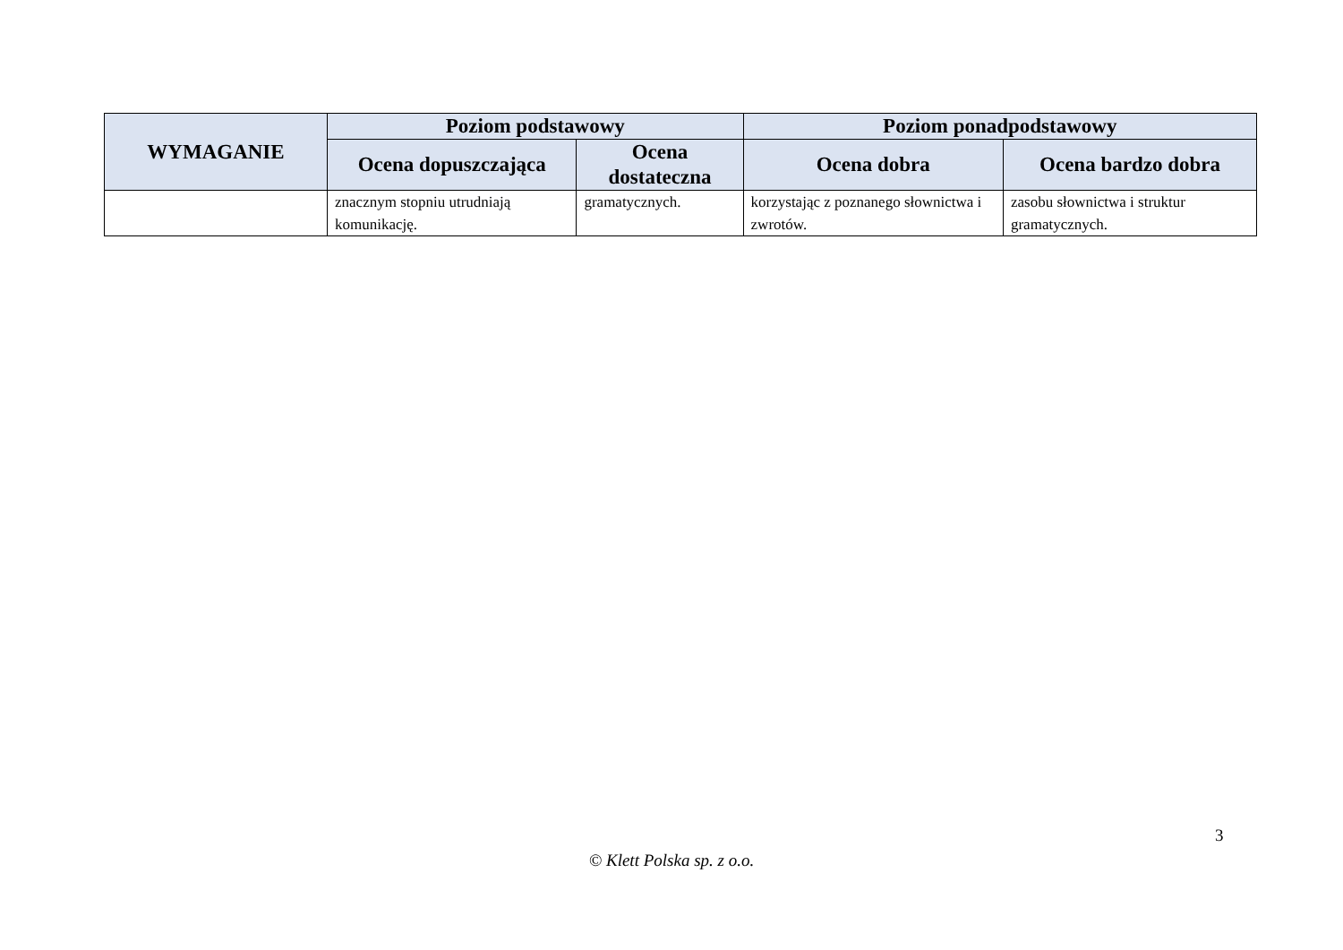| WYMAGANIE | Poziom podstawowy | | Poziom ponadpodstawowy | |
| --- | --- | --- | --- | --- |
| | Ocena dopuszczająca | Ocena dostateczna | Ocena dobra | Ocena bardzo dobra |
| | znacznym stopniu utrudniają komunikację. | gramatycznych. | korzystając z poznanego słownictwa i zwrotów. | zasobu słownictwa i struktur gramatycznych. |
3
© Klett Polska sp. z o.o.